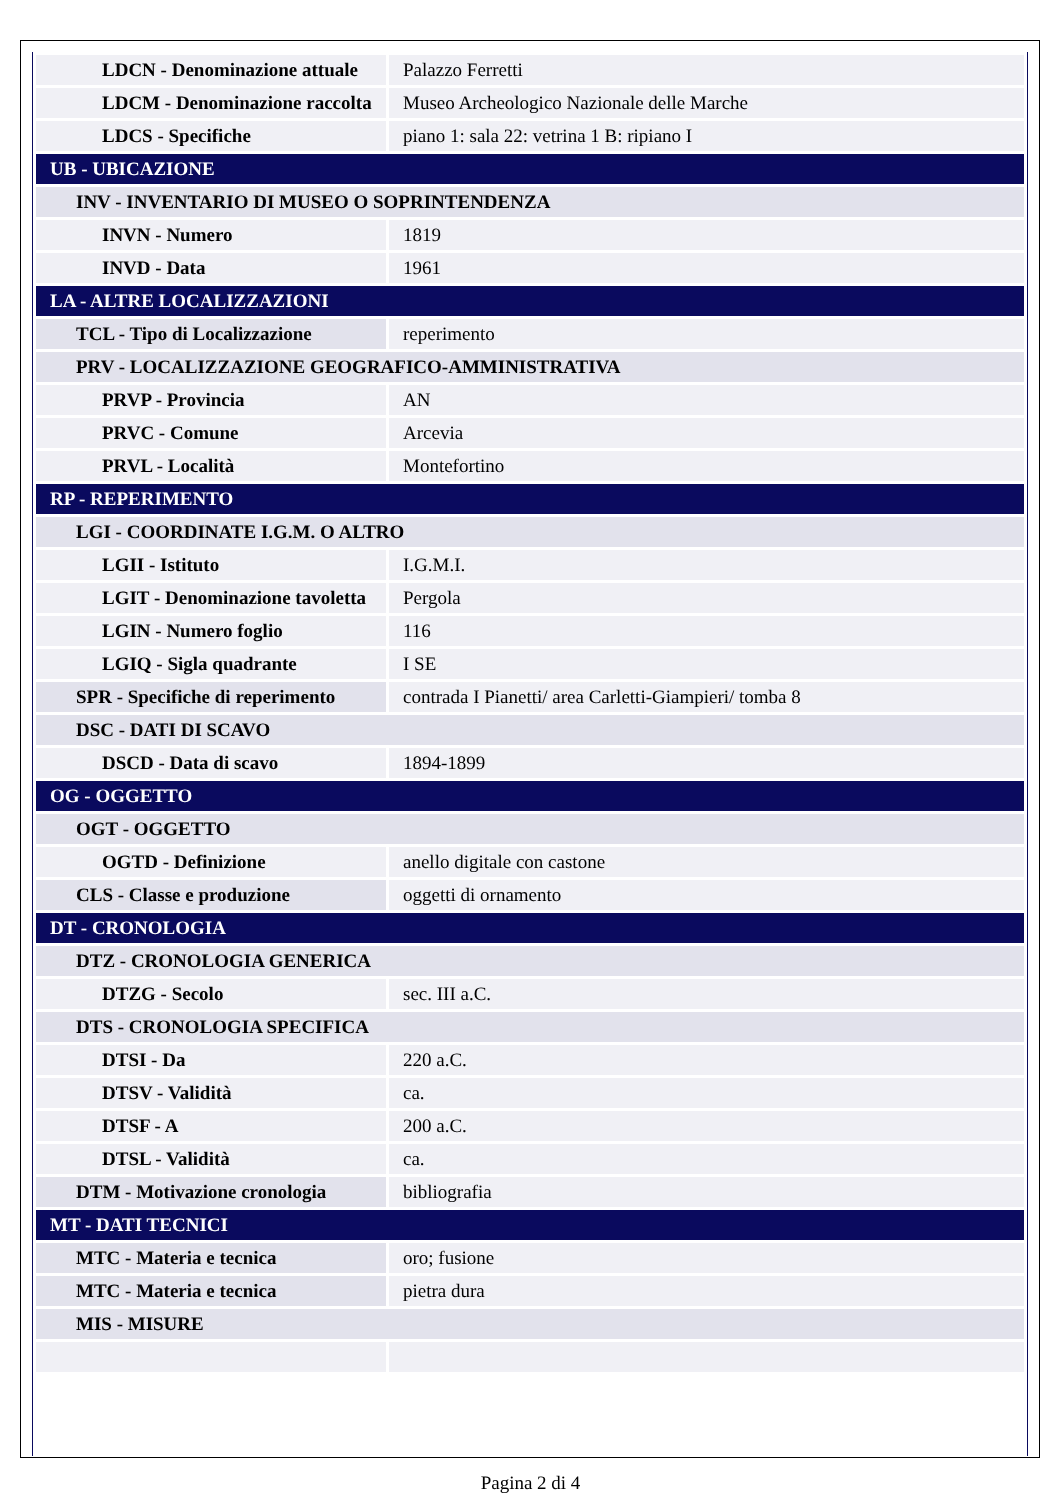| LDCN - Denominazione attuale | Palazzo Ferretti |
| LDCM - Denominazione raccolta | Museo Archeologico Nazionale delle Marche |
| LDCS - Specifiche | piano 1: sala 22: vetrina 1 B: ripiano I |
| UB - UBICAZIONE | |
| INV - INVENTARIO DI MUSEO O SOPRINTENDENZA | |
| INVN - Numero | 1819 |
| INVD - Data | 1961 |
| LA - ALTRE LOCALIZZAZIONI | |
| TCL - Tipo di Localizzazione | reperimento |
| PRV - LOCALIZZAZIONE GEOGRAFICO-AMMINISTRATIVA | |
| PRVP - Provincia | AN |
| PRVC - Comune | Arcevia |
| PRVL - Località | Montefortino |
| RP - REPERIMENTO | |
| LGI - COORDINATE I.G.M. O ALTRO | |
| LGII - Istituto | I.G.M.I. |
| LGIT - Denominazione tavoletta | Pergola |
| LGIN - Numero foglio | 116 |
| LGIQ - Sigla quadrante | I SE |
| SPR - Specifiche di reperimento | contrada I Pianetti/ area Carletti-Giampieri/ tomba 8 |
| DSC - DATI DI SCAVO | |
| DSCD - Data di scavo | 1894-1899 |
| OG - OGGETTO | |
| OGT - OGGETTO | |
| OGTD - Definizione | anello digitale con castone |
| CLS - Classe e produzione | oggetti di ornamento |
| DT - CRONOLOGIA | |
| DTZ - CRONOLOGIA GENERICA | |
| DTZG - Secolo | sec. III a.C. |
| DTS - CRONOLOGIA SPECIFICA | |
| DTSI - Da | 220 a.C. |
| DTSV - Validità | ca. |
| DTSF - A | 200 a.C. |
| DTSL - Validità | ca. |
| DTM - Motivazione cronologia | bibliografia |
| MT - DATI TECNICI | |
| MTC - Materia e tecnica | oro; fusione |
| MTC - Materia e tecnica | pietra dura |
| MIS - MISURE | |
Pagina 2 di 4